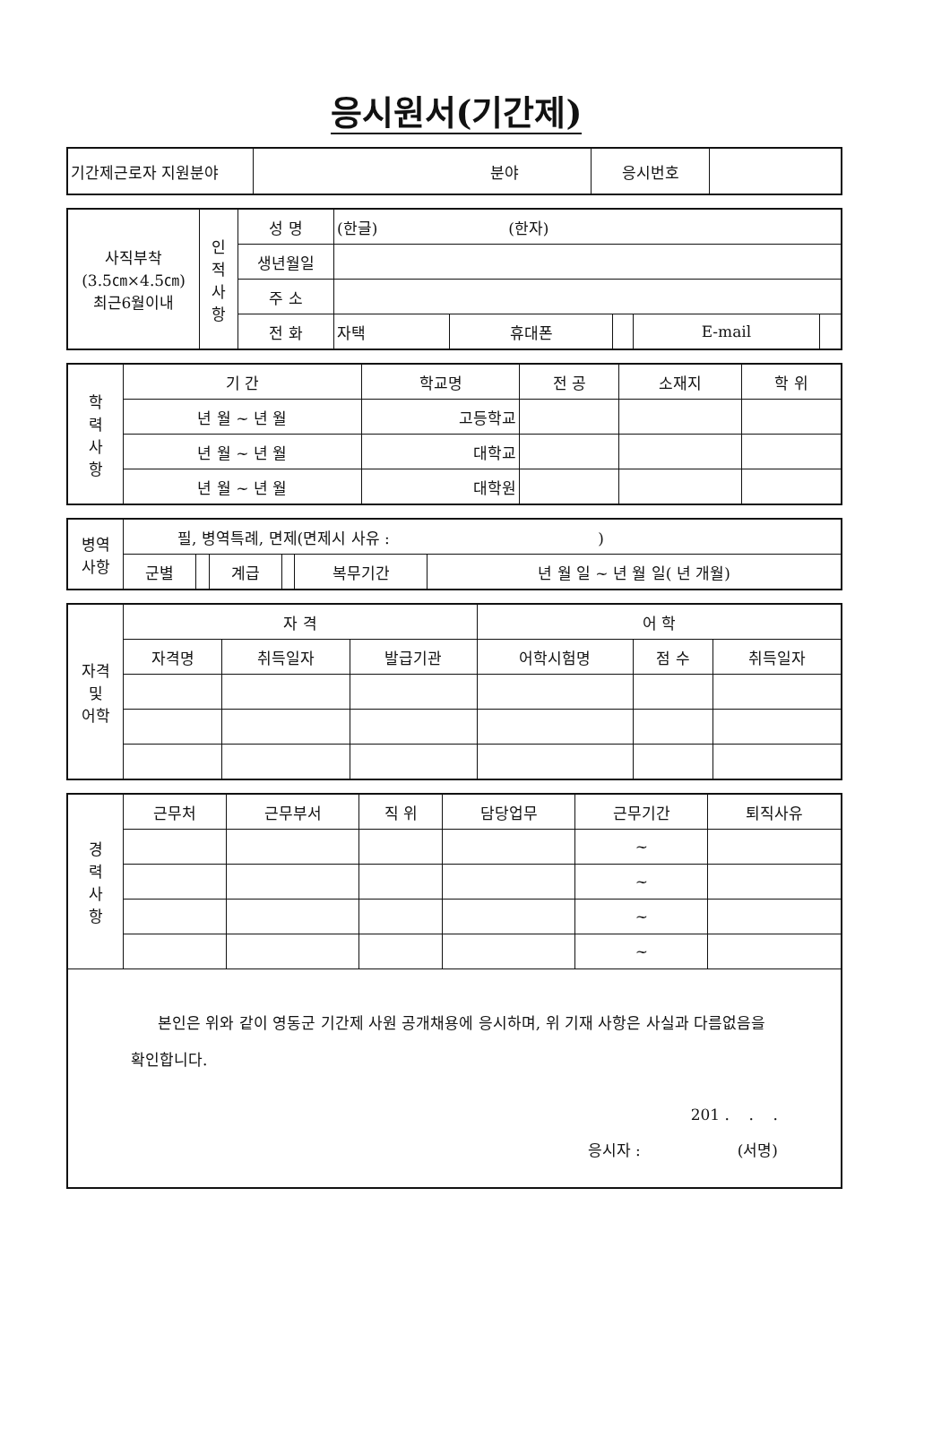응시원서(기간제)
| 기간제근로자 지원분야 | 분야 | 응시번호 | |
| 사직부착 (3.5㎝×4.5㎝) 최근6월이내 | 인 적 사 항 | 성 명 | (한글) (한자) | | | | |
| | | 생년월일 | | | | | |
| | | 주 소 | | | | | |
| | | 전 화 | 자택 | 휴대폰 | | E-mail | |
| 학 력 사 항 | 기 간 | 학교명 | 전 공 | 소재지 | 학 위 |
| | 년 월 ~ 년 월 | 고등학교 | | | |
| | 년 월 ~ 년 월 | 대학교 | | | |
| | 년 월 ~ 년 월 | 대학원 | | | |
| 병역 사항 | 필, 병역특례, 면제(면제시 사유 : ) | | | | | |
| | 군별 | | 계급 | | 복무기간 | 년 월 일 ~ 년 월 일( 년 개월) |
| 자격 및 어학 | 자 격 | | | 어 학 | | |
| | 자격명 | 취득일자 | 발급기관 | 어학시험명 | 점 수 | 취득일자 |
| 경 력 사 항 | 근무처 | 근무부서 | 직 위 | 담당업무 | 근무기간 | 퇴직사유 |
| | | | | | ~ | |
| | | | | | ~ | |
| | | | | | ~ | |
| | | | | | ~ | |
| 본인은 위와 같이 영동군 기간제 사원 공개채용에 응시하며, 위 기재 사항은 사실과 다름없음을 확인합니다. 201 . . . 응시자 : (서명) | | | | | | |